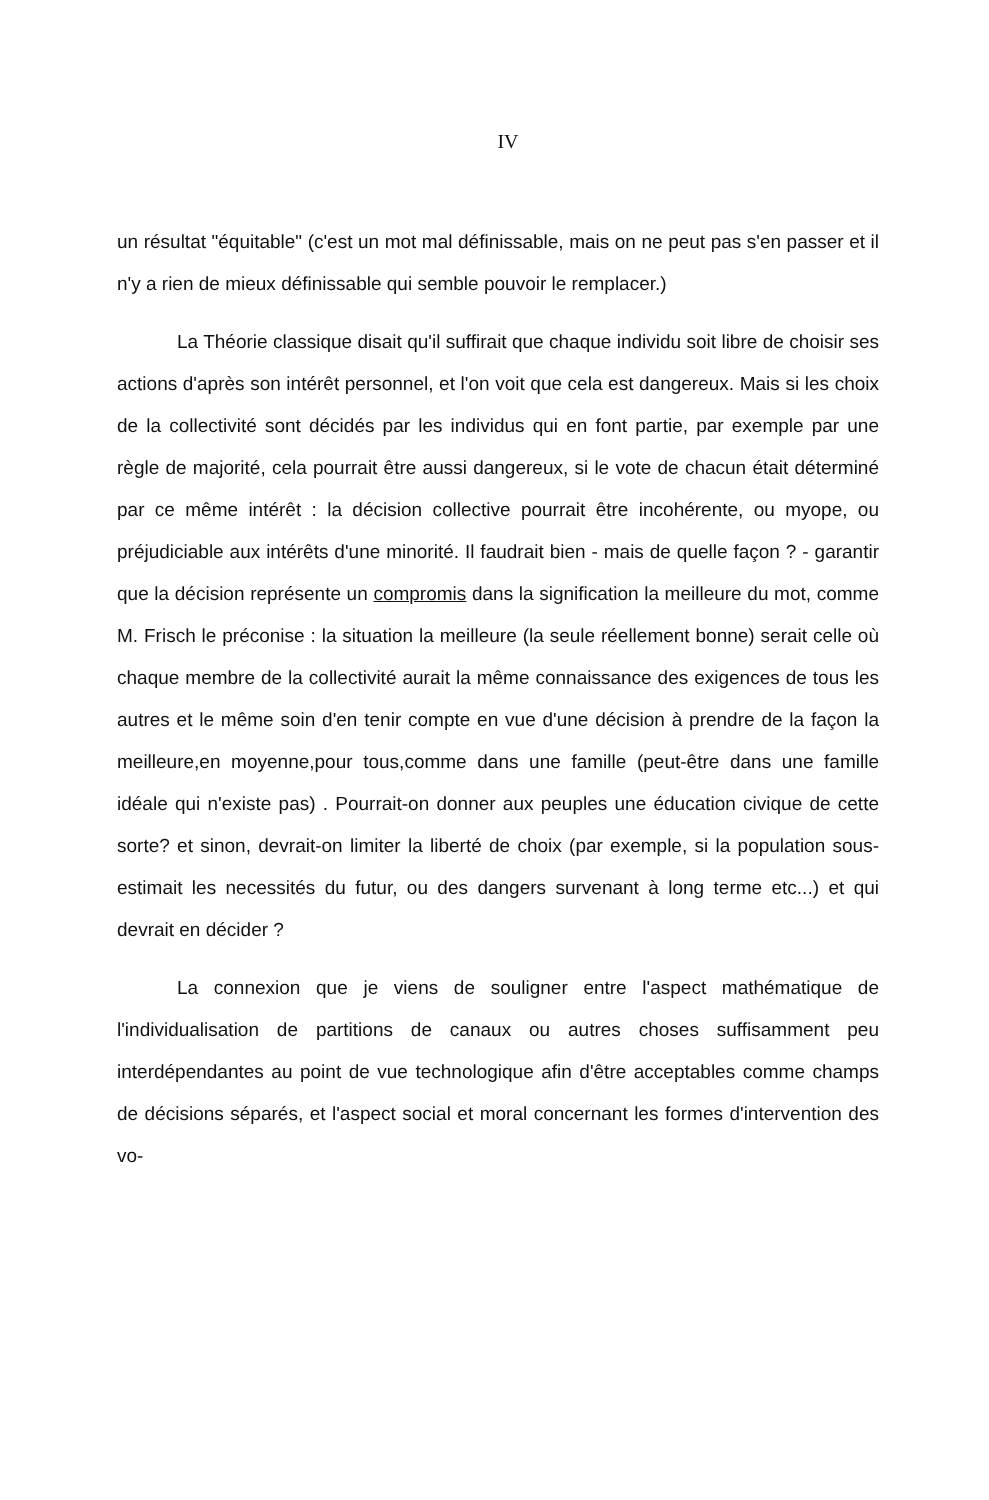IV
un résultat "équitable" (c'est un mot mal définissable, mais on ne peut pas s'en passer et il n'y a rien de mieux définissable qui semble pouvoir le remplacer.)
La Théorie classique disait qu'il suffirait que chaque individu soit libre de choisir ses actions d'après son intérêt personnel, et l'on voit que cela est dangereux. Mais si les choix de la collectivité sont décidés par les individus qui en font partie, par exemple par une règle de majorité, cela pourrait être aussi dangereux, si le vote de chacun était déterminé par ce même intérêt : la décision collective pourrait être incohérente, ou myope, ou préjudiciable aux intérêts d'une minorité. Il faudrait bien - mais de quelle façon ? - garantir que la décision représente un compromis dans la signification la meilleure du mot, comme M. Frisch le préconise : la situation la meilleure (la seule réellement bonne) serait celle où chaque membre de la collectivité aurait la même connaissance des exigences de tous les autres et le même soin d'en tenir compte en vue d'une décision à prendre de la façon la meilleure,en moyenne,pour tous,comme dans une famille (peut-être dans une famille idéale qui n'existe pas) . Pourrait-on donner aux peuples une éducation civique de cette sorte? et sinon, devrait-on limiter la liberté de choix (par exemple, si la population sous-estimait les necessités du futur, ou des dangers survenant à long terme etc...) et qui devrait en décider ?
La connexion que je viens de souligner entre l'aspect mathématique de l'individualisation de partitions de canaux ou autres choses suffisamment peu interdépendantes au point de vue technologique afin d'être acceptables comme champs de décisions séparés, et l'aspect social et moral concernant les formes d'intervention des vo-